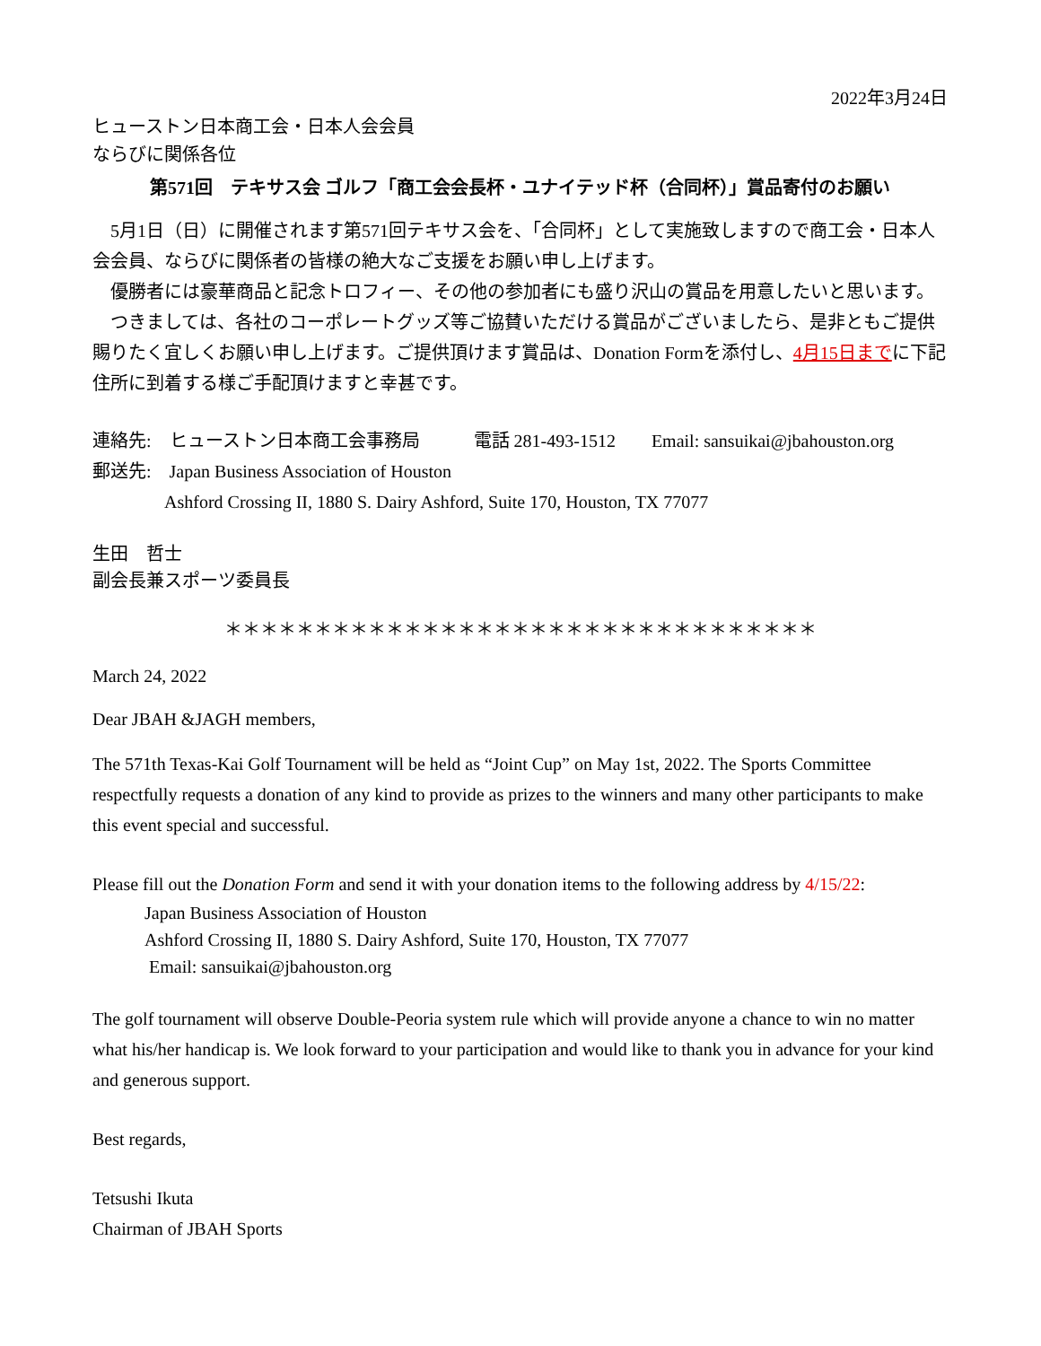2022年3月24日
ヒューストン日本商工会・日本人会会員
ならびに関係各位
第571回　テキサス会 ゴルフ「商工会会長杯・ユナイテッド杯（合同杯）」賞品寄付のお願い
5月1日（日）に開催されます第571回テキサス会を、「合同杯」として実施致しますので商工会・日本人会会員、ならびに関係者の皆様の絶大なご支援をお願い申し上げます。
優勝者には豪華商品と記念トロフィー、その他の参加者にも盛り沢山の賞品を用意したいと思います。
つきましては、各社のコーポレートグッズ等ご協賛いただける賞品がございましたら、是非ともご提供賜りたく宜しくお願い申し上げます。ご提供頂けます賞品は、Donation Formを添付し、4月15日までに下記住所に到着する様ご手配頂けますと幸甚です。
連絡先:　ヒューストン日本商工会事務局　　　電話 281-493-1512　　Email: sansuikai@jbahouston.org
郵送先:　Japan Business Association of Houston
Ashford Crossing II, 1880 S. Dairy Ashford, Suite 170, Houston, TX 77077
生田　哲士
副会長兼スポーツ委員長
＊＊＊＊＊＊＊＊＊＊＊＊＊＊＊＊＊＊＊＊＊＊＊＊＊＊＊＊＊＊＊＊＊
March 24, 2022
Dear JBAH &JAGH members,
The 571th Texas-Kai Golf Tournament will be held as “Joint Cup” on May 1st, 2022. The Sports Committee respectfully requests a donation of any kind to provide as prizes to the winners and many other participants to make this event special and successful.
Please fill out the Donation Form and send it with your donation items to the following address by 4/15/22:
Japan Business Association of Houston
Ashford Crossing II, 1880 S. Dairy Ashford, Suite 170, Houston, TX 77077
Email: sansuikai@jbahouston.org
The golf tournament will observe Double-Peoria system rule which will provide anyone a chance to win no matter what his/her handicap is. We look forward to your participation and would like to thank you in advance for your kind and generous support.
Best regards,
Tetsushi Ikuta
Chairman of JBAH Sports